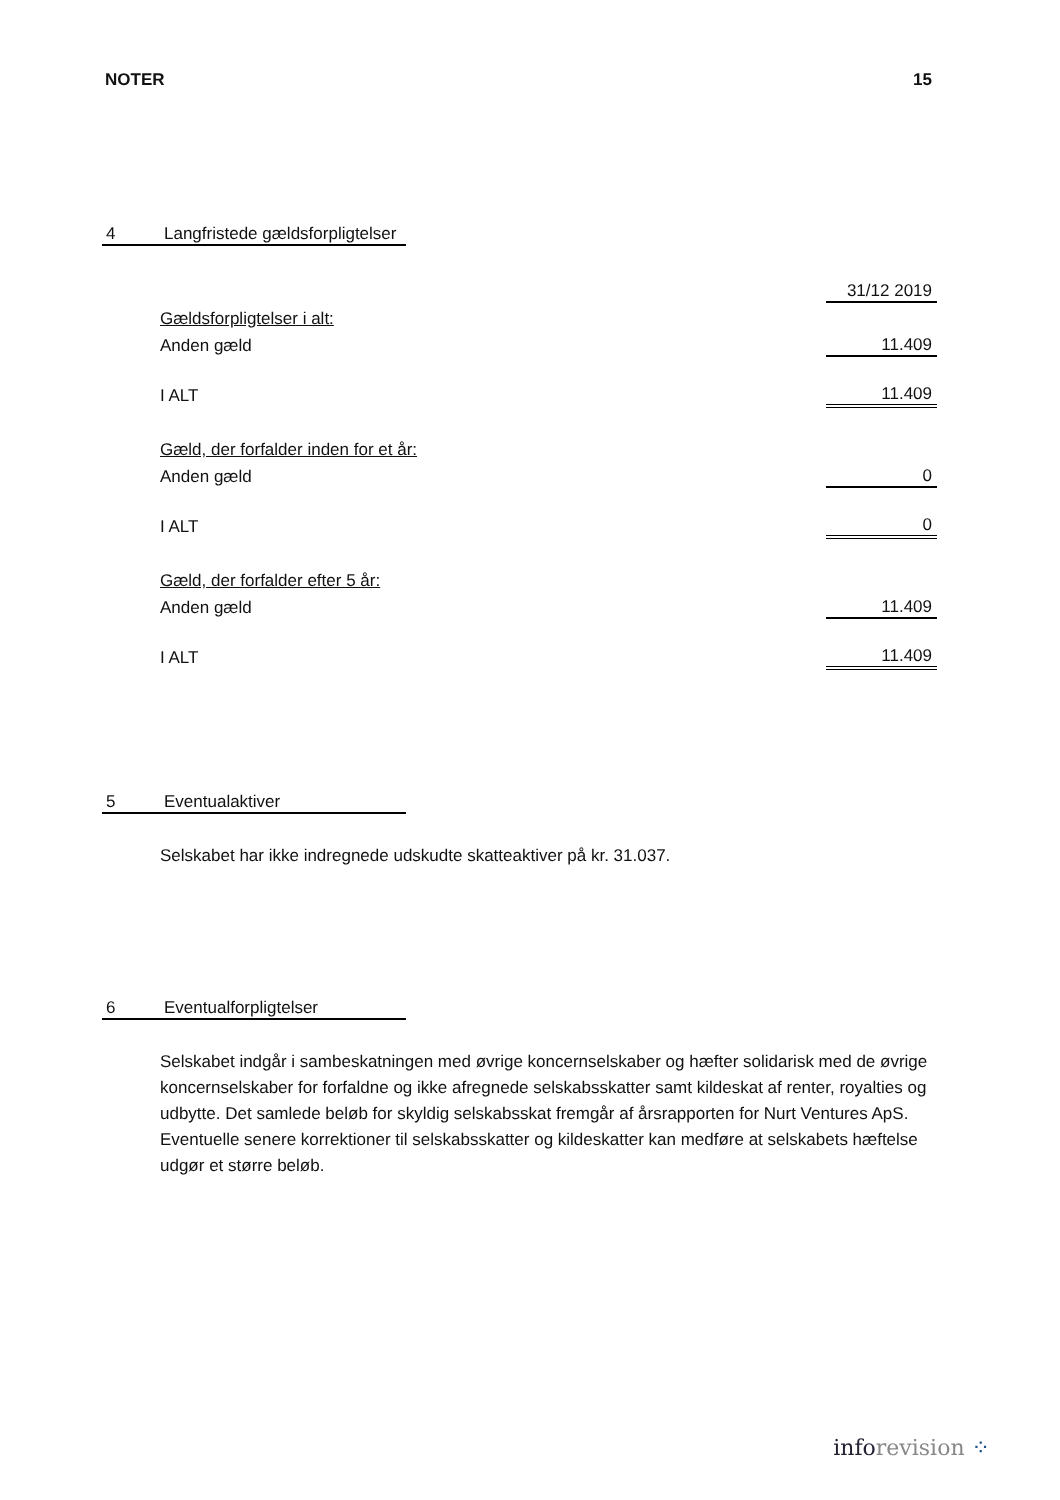NOTER 15
4 Langfristede gældsforpligtelser
| | 31/12 2019 |
| Gældsforpligtelser i alt: | |
| Anden gæld | 11.409 |
| I ALT | 11.409 |
| Gæld, der forfalder inden for et år: | |
| Anden gæld | 0 |
| I ALT | 0 |
| Gæld, der forfalder efter 5 år: | |
| Anden gæld | 11.409 |
| I ALT | 11.409 |
5 Eventualaktiver
Selskabet har ikke indregnede udskudte skatteaktiver på kr. 31.037.
6 Eventualforpligtelser
Selskabet indgår i sambeskatningen med øvrige koncernselskaber og hæfter solidarisk med de øvrige koncernselskaber for forfaldne og ikke afregnede selskabsskatter samt kildeskat af renter, royalties og udbytte. Det samlede beløb for skyldig selskabsskat fremgår af årsrapporten for Nurt Ventures ApS. Eventuelle senere korrektioner til selskabsskatter og kildeskatter kan medføre at selskabets hæftelse udgør et større beløb.
info revision ⁘